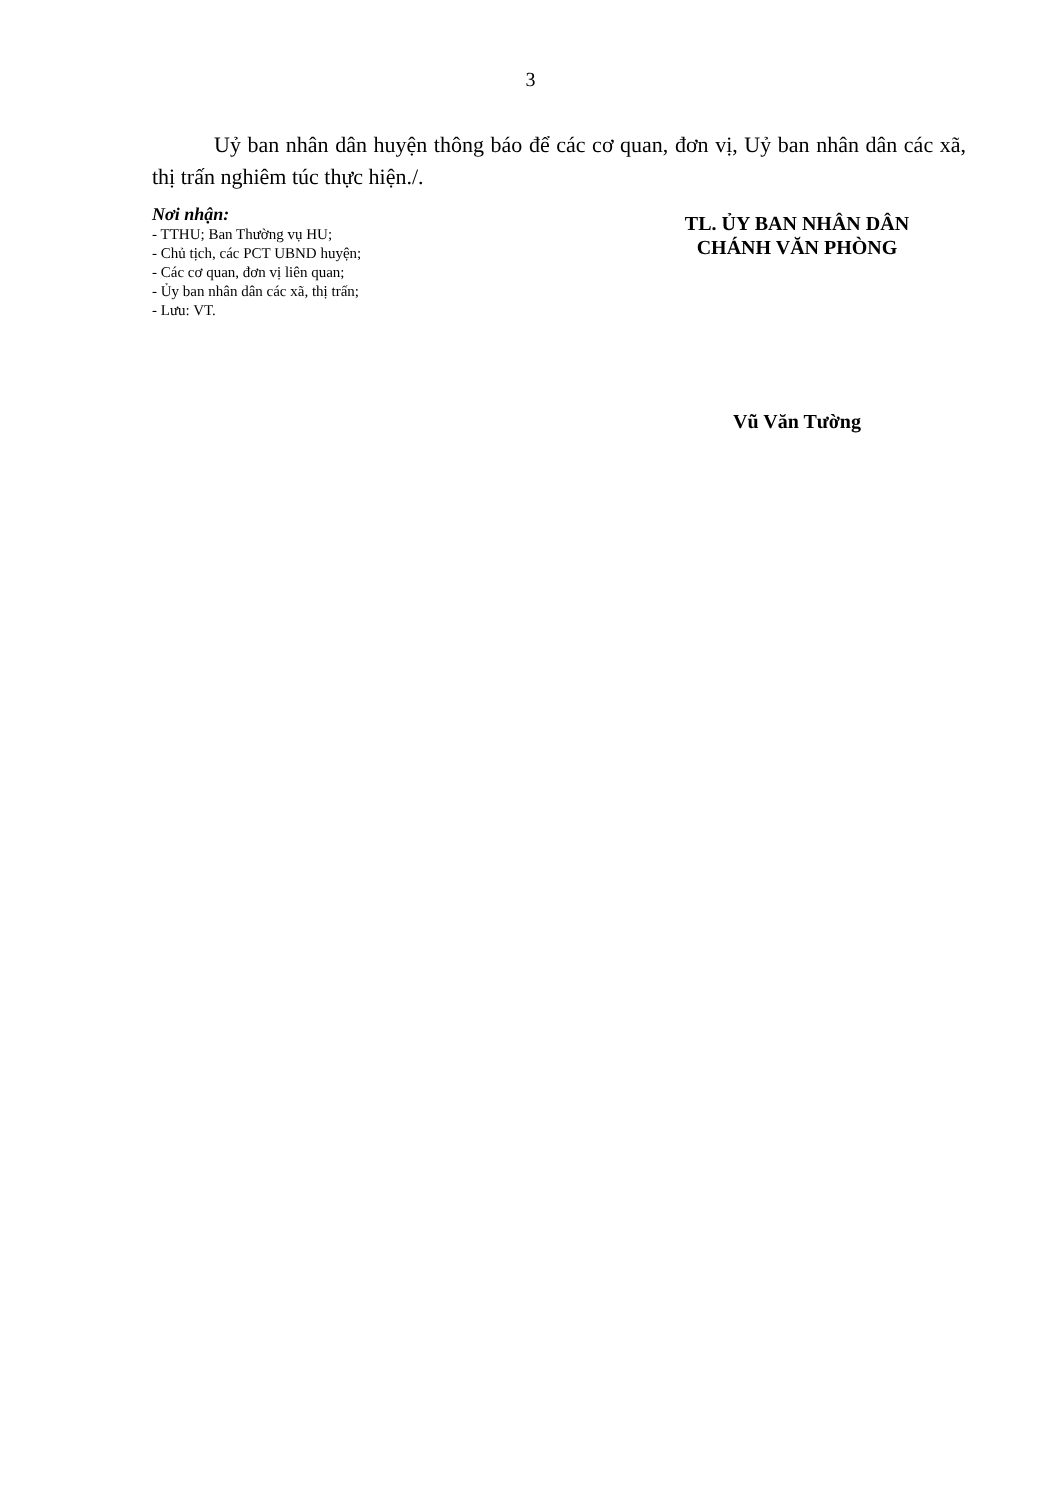3
Uỷ ban nhân dân huyện thông báo để các cơ quan, đơn vị, Uỷ ban nhân dân các xã, thị trấn nghiêm túc thực hiện./.
Nơi nhận:
- TTHU; Ban Thường vụ HU;
- Chủ tịch, các PCT UBND huyện;
- Các cơ quan, đơn vị liên quan;
- Ủy ban nhân dân các xã, thị trấn;
- Lưu: VT.
TL. ỦY BAN NHÂN DÂN
CHÁNH VĂN PHÒNG
Vũ Văn Tường